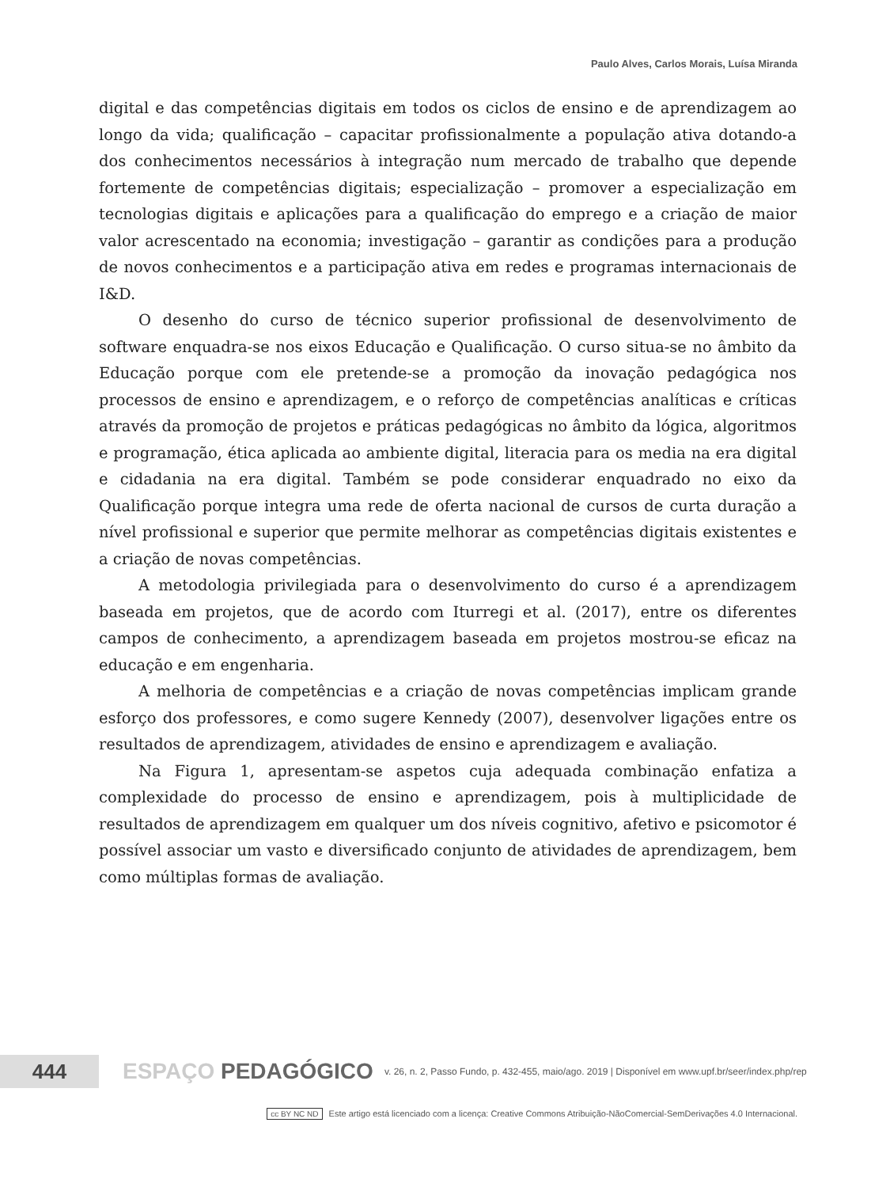Paulo Alves, Carlos Morais, Luísa Miranda
digital e das competências digitais em todos os ciclos de ensino e de aprendizagem ao longo da vida; qualificação – capacitar profissionalmente a população ativa dotando-a dos conhecimentos necessários à integração num mercado de trabalho que depende fortemente de competências digitais; especialização – promover a especialização em tecnologias digitais e aplicações para a qualificação do emprego e a criação de maior valor acrescentado na economia; investigação – garantir as condições para a produção de novos conhecimentos e a participação ativa em redes e programas internacionais de I&D.
O desenho do curso de técnico superior profissional de desenvolvimento de software enquadra-se nos eixos Educação e Qualificação. O curso situa-se no âmbito da Educação porque com ele pretende-se a promoção da inovação pedagógica nos processos de ensino e aprendizagem, e o reforço de competências analíticas e críticas através da promoção de projetos e práticas pedagógicas no âmbito da lógica, algoritmos e programação, ética aplicada ao ambiente digital, literacia para os media na era digital e cidadania na era digital. Também se pode considerar enquadrado no eixo da Qualificação porque integra uma rede de oferta nacional de cursos de curta duração a nível profissional e superior que permite melhorar as competências digitais existentes e a criação de novas competências.
A metodologia privilegiada para o desenvolvimento do curso é a aprendizagem baseada em projetos, que de acordo com Iturregi et al. (2017), entre os diferentes campos de conhecimento, a aprendizagem baseada em projetos mostrou-se eficaz na educação e em engenharia.
A melhoria de competências e a criação de novas competências implicam grande esforço dos professores, e como sugere Kennedy (2007), desenvolver ligações entre os resultados de aprendizagem, atividades de ensino e aprendizagem e avaliação.
Na Figura 1, apresentam-se aspetos cuja adequada combinação enfatiza a complexidade do processo de ensino e aprendizagem, pois à multiplicidade de resultados de aprendizagem em qualquer um dos níveis cognitivo, afetivo e psicomotor é possível associar um vasto e diversificado conjunto de atividades de aprendizagem, bem como múltiplas formas de avaliação.
444
ESPAÇO PEDAGÓGICO
v. 26, n. 2, Passo Fundo, p. 432-455, maio/ago. 2019 | Disponível em www.upf.br/seer/index.php/rep
cc BY NC ND Este artigo está licenciado com a licença: Creative Commons Atribuição-NãoComercial-SemDerivações 4.0 Internacional.